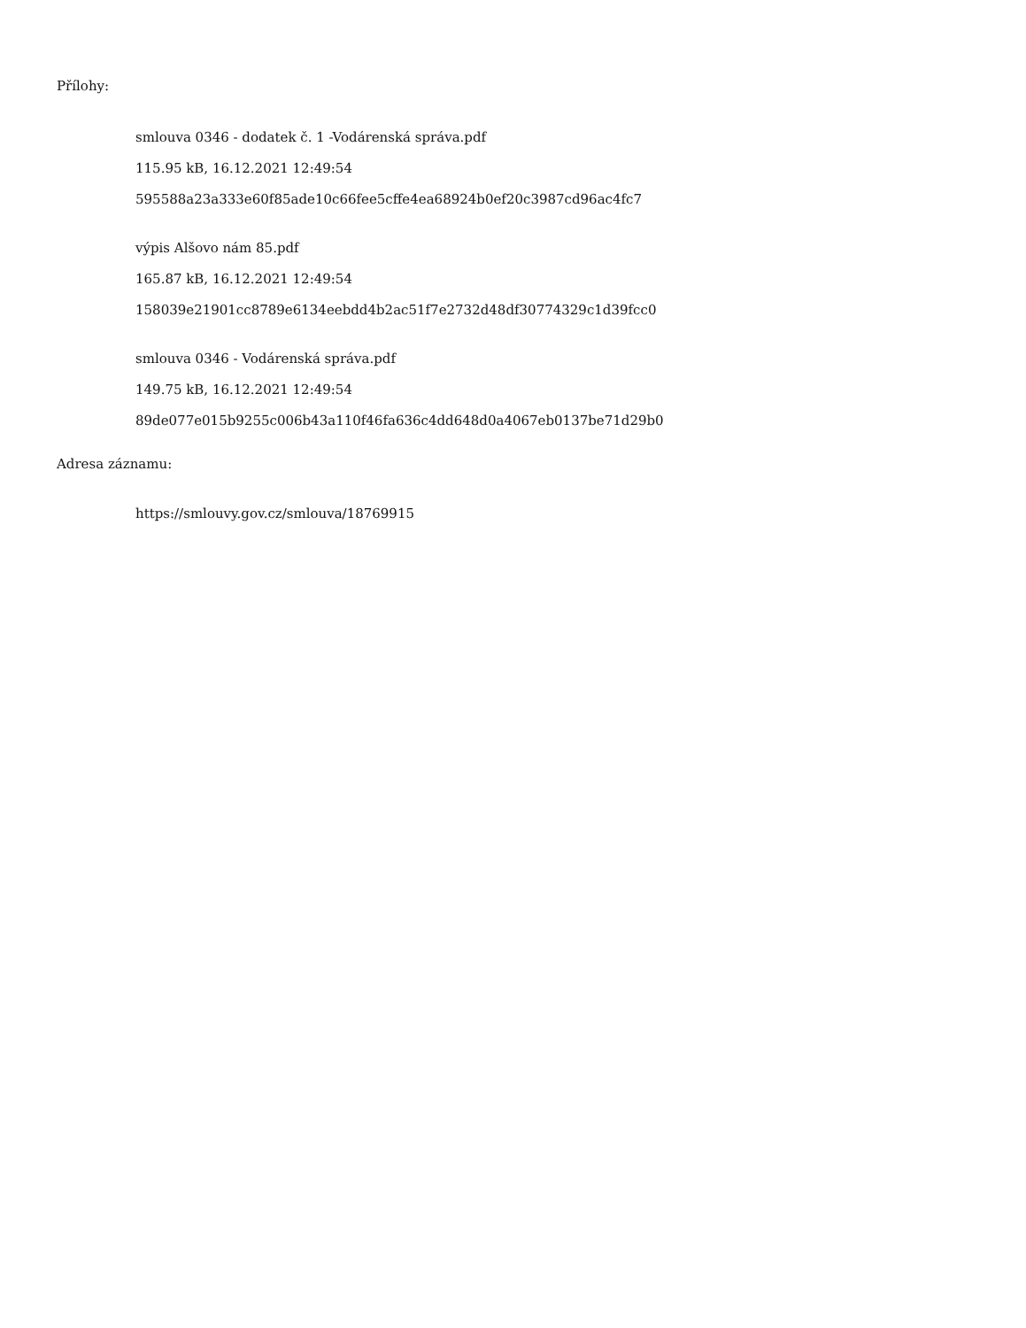Přílohy:
smlouva 0346 - dodatek č. 1 -Vodárenská správa.pdf
115.95 kB, 16.12.2021 12:49:54
595588a23a333e60f85ade10c66fee5cffe4ea68924b0ef20c3987cd96ac4fc7
výpis Alšovo nám 85.pdf
165.87 kB, 16.12.2021 12:49:54
158039e21901cc8789e6134eebdd4b2ac51f7e2732d48df30774329c1d39fcc0
smlouva 0346 - Vodárenská správa.pdf
149.75 kB, 16.12.2021 12:49:54
89de077e015b9255c006b43a110f46fa636c4dd648d0a4067eb0137be71d29b0
Adresa záznamu:
https://smlouvy.gov.cz/smlouva/18769915